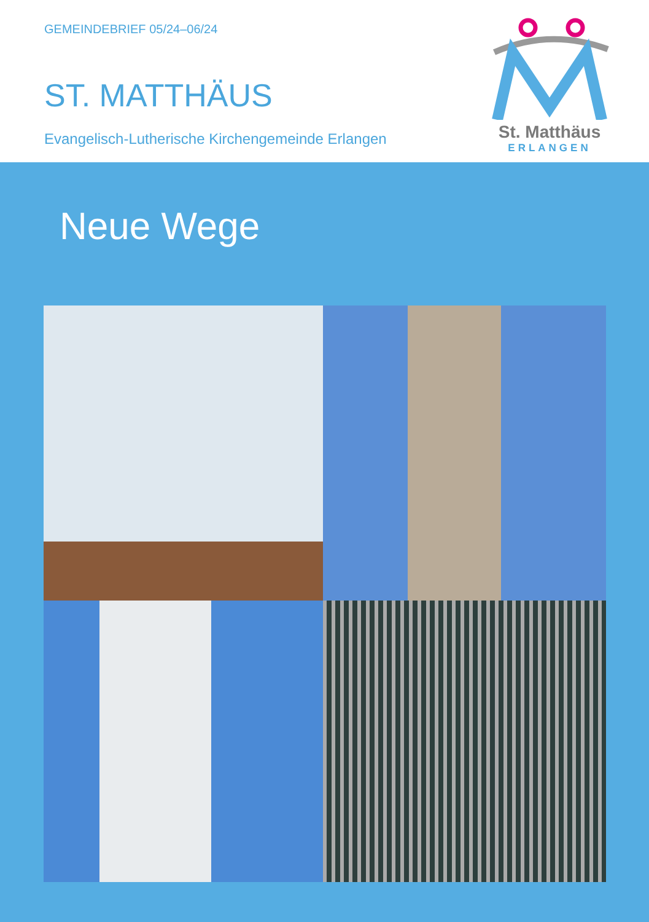GEMEINDEBRIEF 05/24–06/24
ST. MATTHÄUS
Evangelisch-Lutherische Kirchengemeinde Erlangen
St. Matthäus
ERLANGEN
Neue Wege